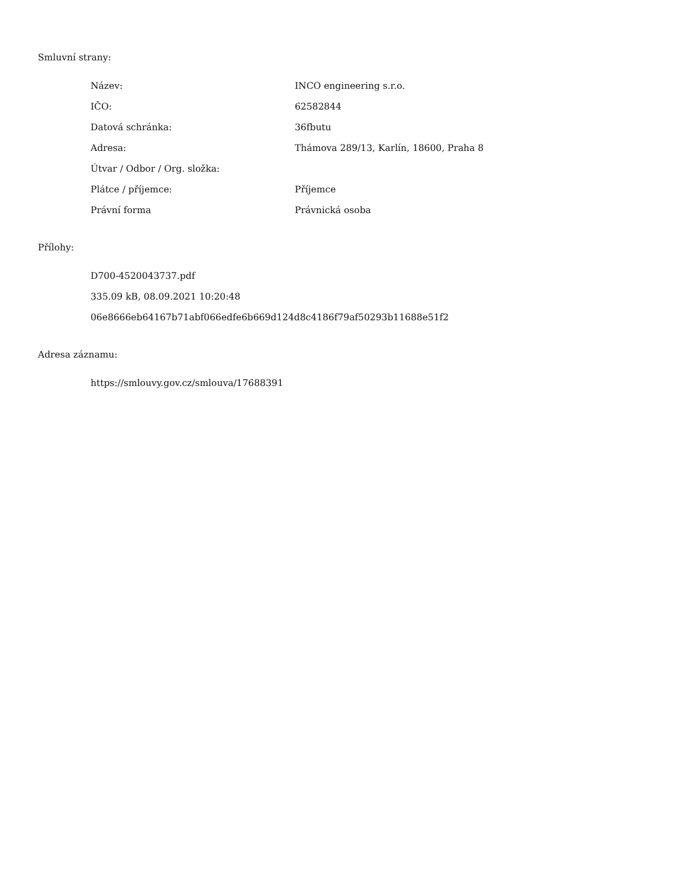Smluvní strany:
| Název: | INCO engineering s.r.o. |
| IČO: | 62582844 |
| Datová schránka: | 36fbutu |
| Adresa: | Thámova 289/13, Karlín, 18600, Praha 8 |
| Útvar / Odbor / Org. složka: | |
| Plátce / příjemce: | Příjemce |
| Právní forma | Právnická osoba |
Přílohy:
D700-4520043737.pdf
335.09 kB, 08.09.2021 10:20:48
06e8666eb64167b71abf066edfe6b669d124d8c4186f79af50293b11688e51f2
Adresa záznamu:
https://smlouvy.gov.cz/smlouva/17688391